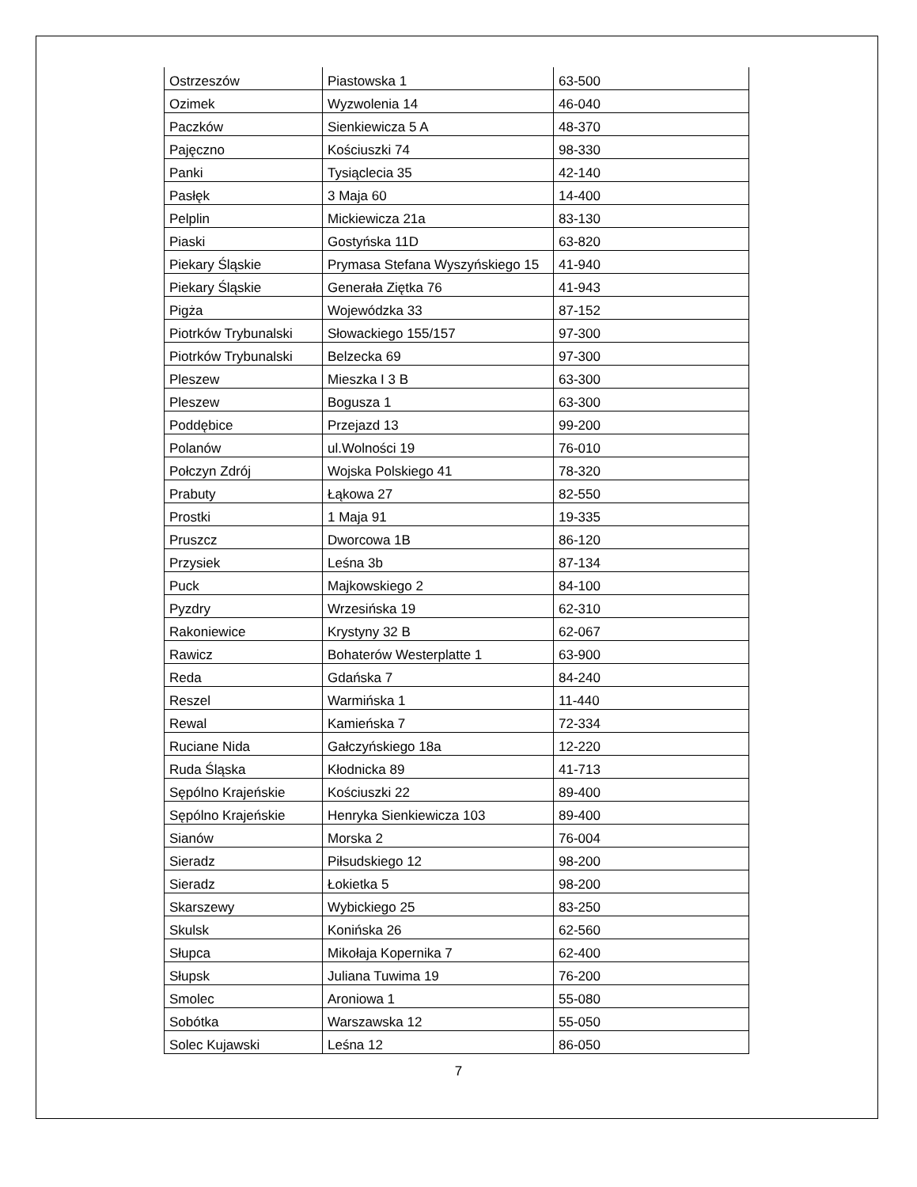| Ostrzeszów | Piastowska 1 | 63-500 |
| Ozimek | Wyzwolenia 14 | 46-040 |
| Paczków | Sienkiewicza 5 A | 48-370 |
| Pajęczno | Kościuszki 74 | 98-330 |
| Panki | Tysiąclecia 35 | 42-140 |
| Pasłęk | 3 Maja 60 | 14-400 |
| Pelplin | Mickiewicza 21a | 83-130 |
| Piaski | Gostyńska 11D | 63-820 |
| Piekary Śląskie | Prymasa Stefana Wyszyńskiego 15 | 41-940 |
| Piekary Śląskie | Generała Ziętka 76 | 41-943 |
| Pigża | Wojewódzka 33 | 87-152 |
| Piotrków Trybunalski | Słowackiego 155/157 | 97-300 |
| Piotrków Trybunalski | Belzecka 69 | 97-300 |
| Pleszew | Mieszka I 3 B | 63-300 |
| Pleszew | Bogusza 1 | 63-300 |
| Poddębice | Przejazd 13 | 99-200 |
| Polanów | ul.Wolności 19 | 76-010 |
| Połczyn Zdrój | Wojska Polskiego 41 | 78-320 |
| Prabuty | Łąkowa 27 | 82-550 |
| Prostki | 1 Maja 91 | 19-335 |
| Pruszcz | Dworcowa 1B | 86-120 |
| Przysiek | Leśna 3b | 87-134 |
| Puck | Majkowskiego 2 | 84-100 |
| Pyzdry | Wrzesińska 19 | 62-310 |
| Rakoniewice | Krystyny 32 B | 62-067 |
| Rawicz | Bohaterów Westerplatte 1 | 63-900 |
| Reda | Gdańska 7 | 84-240 |
| Reszel | Warmińska 1 | 11-440 |
| Rewal | Kamieńska 7 | 72-334 |
| Ruciane Nida | Gałczyńskiego 18a | 12-220 |
| Ruda Śląska | Kłodnicka 89 | 41-713 |
| Sępólno Krajeńskie | Kościuszki 22 | 89-400 |
| Sępólno Krajeńskie | Henryka Sienkiewicza 103 | 89-400 |
| Sianów | Morska 2 | 76-004 |
| Sieradz | Piłsudskiego 12 | 98-200 |
| Sieradz | Łokietka 5 | 98-200 |
| Skarszewy | Wybickiego 25 | 83-250 |
| Skulsk | Konińska 26 | 62-560 |
| Słupca | Mikołaja Kopernika 7 | 62-400 |
| Słupsk | Juliana Tuwima 19 | 76-200 |
| Smolec | Aroniowa 1 | 55-080 |
| Sobótka | Warszawska 12 | 55-050 |
| Solec Kujawski | Leśna 12 | 86-050 |
7